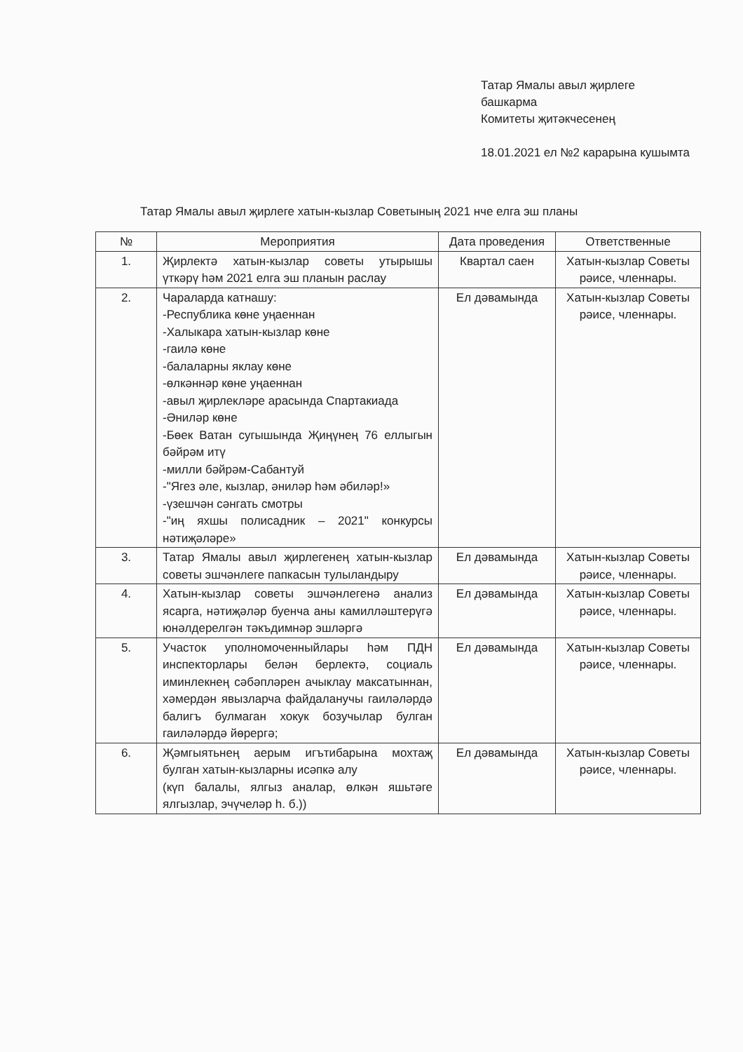Татар Ямалы авыл җирлеге башкарма
Комитеты җитәкчесенең
18.01.2021 ел №2 карарына кушымта
Татар Ямалы авыл җирлеге хатын-кызлар Советының 2021 нче елга эш планы
| № | Мероприятия | Дата проведения | Ответственные |
| --- | --- | --- | --- |
| 1. | Җирлектә хатын-кызлар советы утырышы үткәрү һәм 2021 елга эш планын раслау | Квартал саен | Хатын-кызлар Советы рәисе, членнары. |
| 2. | Чараларда катнашу: -Республика көне уңаеннан -Халыкара хатын-кызлар көне -гаилә көне -балаларны яклау көне -өлкәннәр көне уңаеннан -авыл җирлекләре арасында Спартакиада -Әниләр көне -Бөек Ватан сугышында Җиңүнең 76 еллыгын бәйрәм итү -милли бәйрәм-Сабантуй -"Ягез әле, кызлар, әниләр һәм әбиләр!» -үзешчән сәнгать смотры -"иң яхшы полисадник – 2021" конкурсы нәтиҗәләре» | Ел дәвамында | Хатын-кызлар Советы рәисе, членнары. |
| 3. | Татар Ямалы авыл җирлегенең хатын-кызлар советы эшчәнлеге папкасын тулыландыру | Ел дәвамында | Хатын-кызлар Советы рәисе, членнары. |
| 4. | Хатын-кызлар советы эшчәнлегенә анализ ясарга, нәтиҗәләр буенча аны камилләштерүгә юнәлдерелгән тәкъдимнәр эшләргә | Ел дәвамында | Хатын-кызлар Советы рәисе, членнары. |
| 5. | Участок уполномоченныйлары һәм ПДН инспекторлары белән берлектә, социаль иминлекнең сәбәпләрен ачыклау максатыннан, хәмердән явызларча файдаланучы гаиләләрдә балигъ булмаган хокук бозучылар булган гаиләләрдә йөрергә; | Ел дәвамында | Хатын-кызлар Советы рәисе, членнары. |
| 6. | Җәмгыятьнең аерым игътибарына мохтаҗ булган хатын-кызларны исәпкә алу (күп балалы, ялгыз аналар, өлкән яшьтәге ялгызлар, эчүчеләр һ. б.)) | Ел дәвамында | Хатын-кызлар Советы рәисе, членнары. |